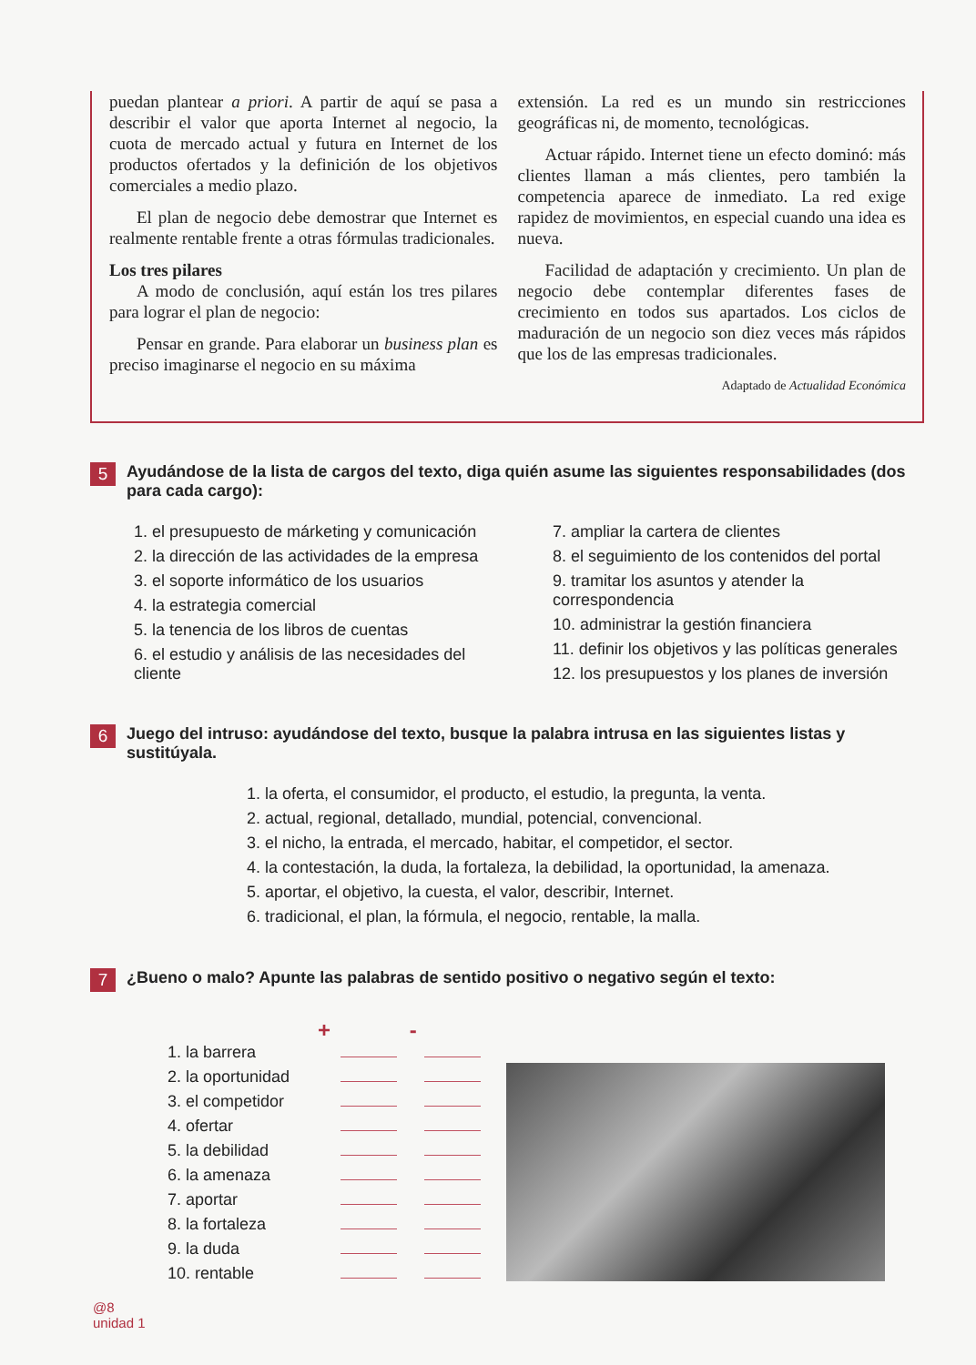puedan plantear a priori. A partir de aquí se pasa a describir el valor que aporta Internet al negocio, la cuota de mercado actual y futura en Internet de los productos ofertados y la definición de los objetivos comerciales a medio plazo.
El plan de negocio debe demostrar que Internet es realmente rentable frente a otras fórmulas tradicionales.
Los tres pilares
A modo de conclusión, aquí están los tres pilares para lograr el plan de negocio:
Pensar en grande. Para elaborar un business plan es preciso imaginarse el negocio en su máxima
extensión. La red es un mundo sin restricciones geográficas ni, de momento, tecnológicas.
Actuar rápido. Internet tiene un efecto dominó: más clientes llaman a más clientes, pero también la competencia aparece de inmediato. La red exige rapidez de movimientos, en especial cuando una idea es nueva.
Facilidad de adaptación y crecimiento. Un plan de negocio debe contemplar diferentes fases de crecimiento en todos sus apartados. Los ciclos de maduración de un negocio son diez veces más rápidos que los de las empresas tradicionales.
Adaptado de Actualidad Económica
5 Ayudándose de la lista de cargos del texto, diga quién asume las siguientes responsabilidades (dos para cada cargo):
1. el presupuesto de márketing y comunicación
2. la dirección de las actividades de la empresa
3. el soporte informático de los usuarios
4. la estrategia comercial
5. la tenencia de los libros de cuentas
6. el estudio y análisis de las necesidades del cliente
7. ampliar la cartera de clientes
8. el seguimiento de los contenidos del portal
9. tramitar los asuntos y atender la correspondencia
10. administrar la gestión financiera
11. definir los objetivos y las políticas generales
12. los presupuestos y los planes de inversión
6 Juego del intruso: ayudándose del texto, busque la palabra intrusa en las siguientes listas y sustitúyala.
1. la oferta, el consumidor, el producto, el estudio, la pregunta, la venta.
2. actual, regional, detallado, mundial, potencial, convencional.
3. el nicho, la entrada, el mercado, habitar, el competidor, el sector.
4. la contestación, la duda, la fortaleza, la debilidad, la oportunidad, la amenaza.
5. aportar, el objetivo, la cuesta, el valor, describir, Internet.
6. tradicional, el plan, la fórmula, el negocio, rentable, la malla.
7 ¿Bueno o malo? Apunte las palabras de sentido positivo o negativo según el texto:
+ -
1. la barrera
2. la oportunidad
3. el competidor
4. ofertar
5. la debilidad
6. la amenaza
7. aportar
8. la fortaleza
9. la duda
10. rentable
@8
unidad 1